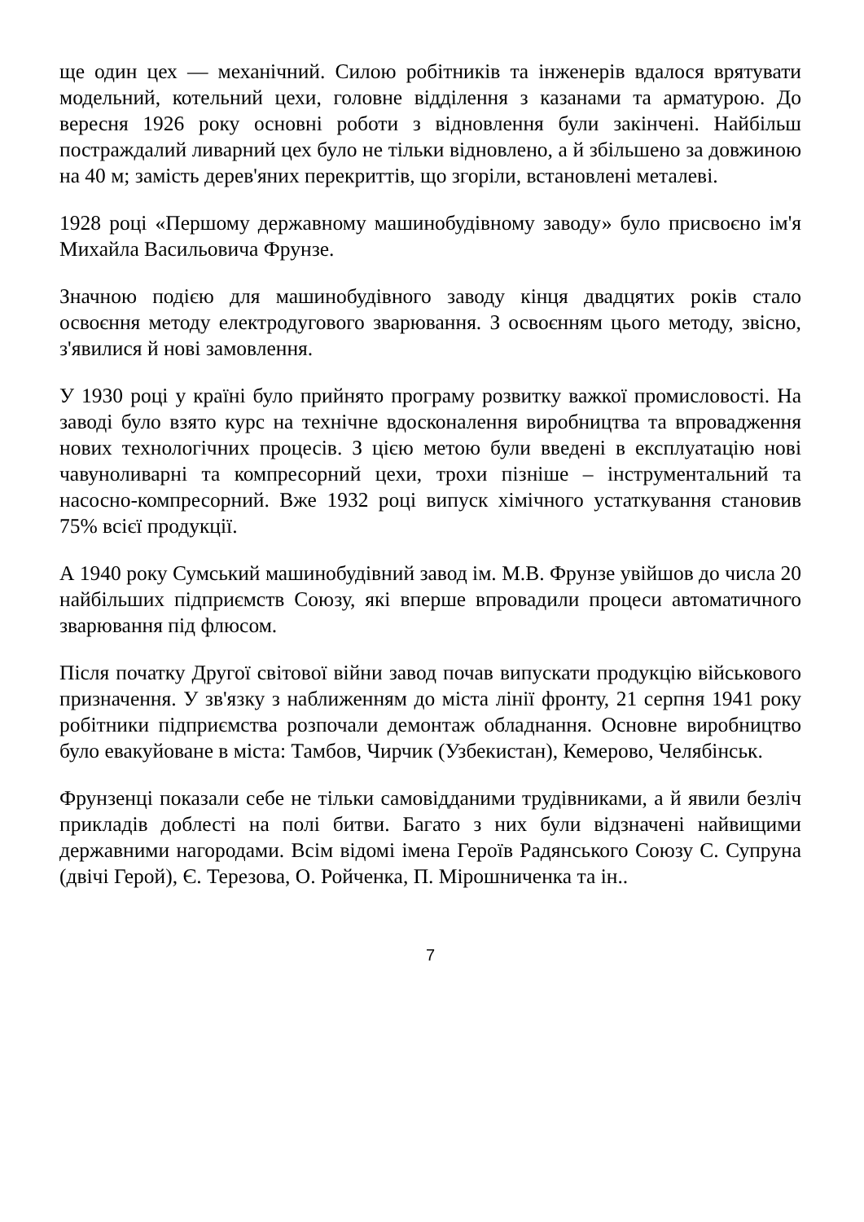ще один цех — механічний. Силою робітників та інженерів вдалося врятувати модельний, котельний цехи, головне відділення з казанами та арматурою. До вересня 1926 року основні роботи з відновлення були закінчені. Найбільш постраждалий ливарний цех було не тільки відновлено, а й збільшено за довжиною на 40 м; замість дерев'яних перекриттів, що згоріли, встановлені металеві.
1928 році «Першому державному машинобудівному заводу» було присвоєно ім'я Михайла Васильовича Фрунзе.
Значною подією для машинобудівного заводу кінця двадцятих років стало освоєння методу електродугового зварювання. З освоєнням цього методу, звісно, з'явилися й нові замовлення.
У 1930 році у країні було прийнято програму розвитку важкої промисловості. На заводі було взято курс на технічне вдосконалення виробництва та впровадження нових технологічних процесів. З цією метою були введені в експлуатацію нові чавуноливарні та компресорний цехи, трохи пізніше – інструментальний та насосно-компресорний. Вже 1932 році випуск хімічного устаткування становив 75% всієї продукції.
А 1940 року Сумський машинобудівний завод ім. М.В. Фрунзе увійшов до числа 20 найбільших підприємств Союзу, які вперше впровадили процеси автоматичного зварювання під флюсом.
Після початку Другої світової війни завод почав випускати продукцію військового призначення. У зв'язку з наближенням до міста лінії фронту, 21 серпня 1941 року робітники підприємства розпочали демонтаж обладнання. Основне виробництво було евакуйоване в міста: Тамбов, Чирчик (Узбекистан), Кемерово, Челябінськ.
Фрунзенці показали себе не тільки самовідданими трудівниками, а й явили безліч прикладів доблесті на полі битви. Багато з них були відзначені найвищими державними нагородами. Всім відомі імена Героїв Радянського Союзу С. Супруна (двічі Герой), Є. Терезова, О. Ройченка, П. Мірошниченка та ін..
7